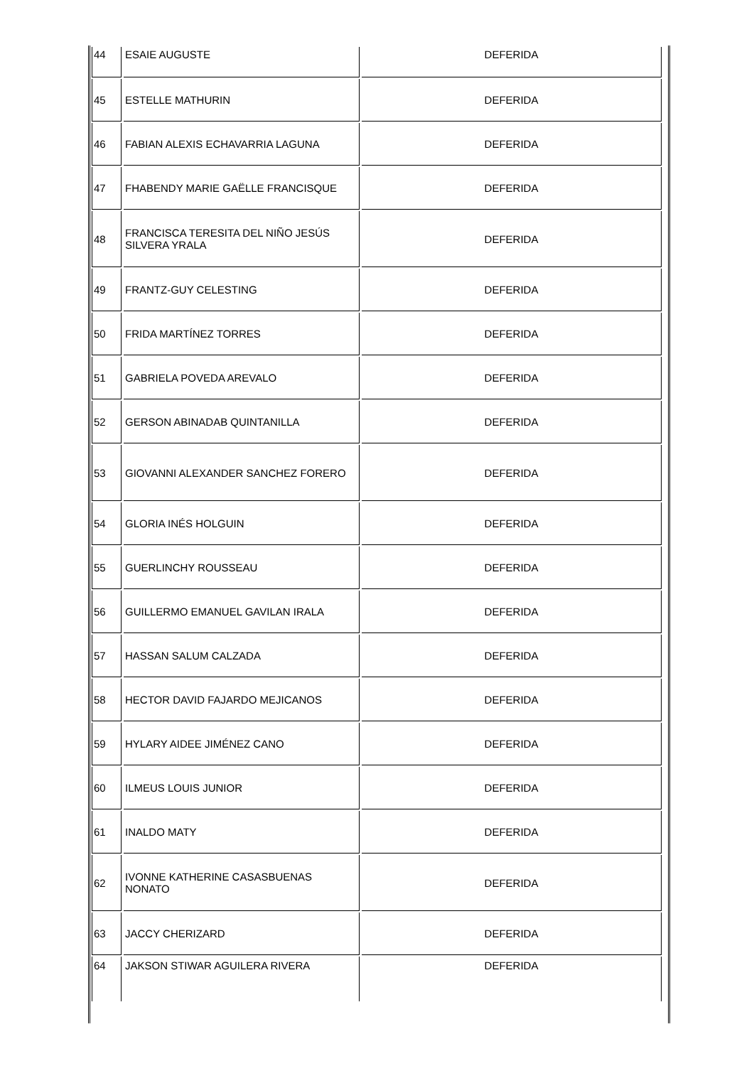| 44 | ESAIE AUGUSTE | DEFERIDA |
| 45 | ESTELLE MATHURIN | DEFERIDA |
| 46 | FABIAN ALEXIS ECHAVARRIA LAGUNA | DEFERIDA |
| 47 | FHABENDY MARIE GAËLLE FRANCISQUE | DEFERIDA |
| 48 | FRANCISCA TERESITA DEL NIÑO JESÚS SILVERA YRALA | DEFERIDA |
| 49 | FRANTZ-GUY CELESTING | DEFERIDA |
| 50 | FRIDA MARTÍNEZ TORRES | DEFERIDA |
| 51 | GABRIELA POVEDA AREVALO | DEFERIDA |
| 52 | GERSON ABINADAB QUINTANILLA | DEFERIDA |
| 53 | GIOVANNI ALEXANDER SANCHEZ FORERO | DEFERIDA |
| 54 | GLORIA INÉS HOLGUIN | DEFERIDA |
| 55 | GUERLINCHY ROUSSEAU | DEFERIDA |
| 56 | GUILLERMO EMANUEL GAVILAN IRALA | DEFERIDA |
| 57 | HASSAN SALUM CALZADA | DEFERIDA |
| 58 | HECTOR DAVID FAJARDO MEJICANOS | DEFERIDA |
| 59 | HYLARY AIDEE JIMÉNEZ CANO | DEFERIDA |
| 60 | ILMEUS LOUIS JUNIOR | DEFERIDA |
| 61 | INALDO MATY | DEFERIDA |
| 62 | IVONNE KATHERINE CASASBUENAS NONATO | DEFERIDA |
| 63 | JACCY CHERIZARD | DEFERIDA |
| 64 | JAKSON STIWAR AGUILERA RIVERA | DEFERIDA |